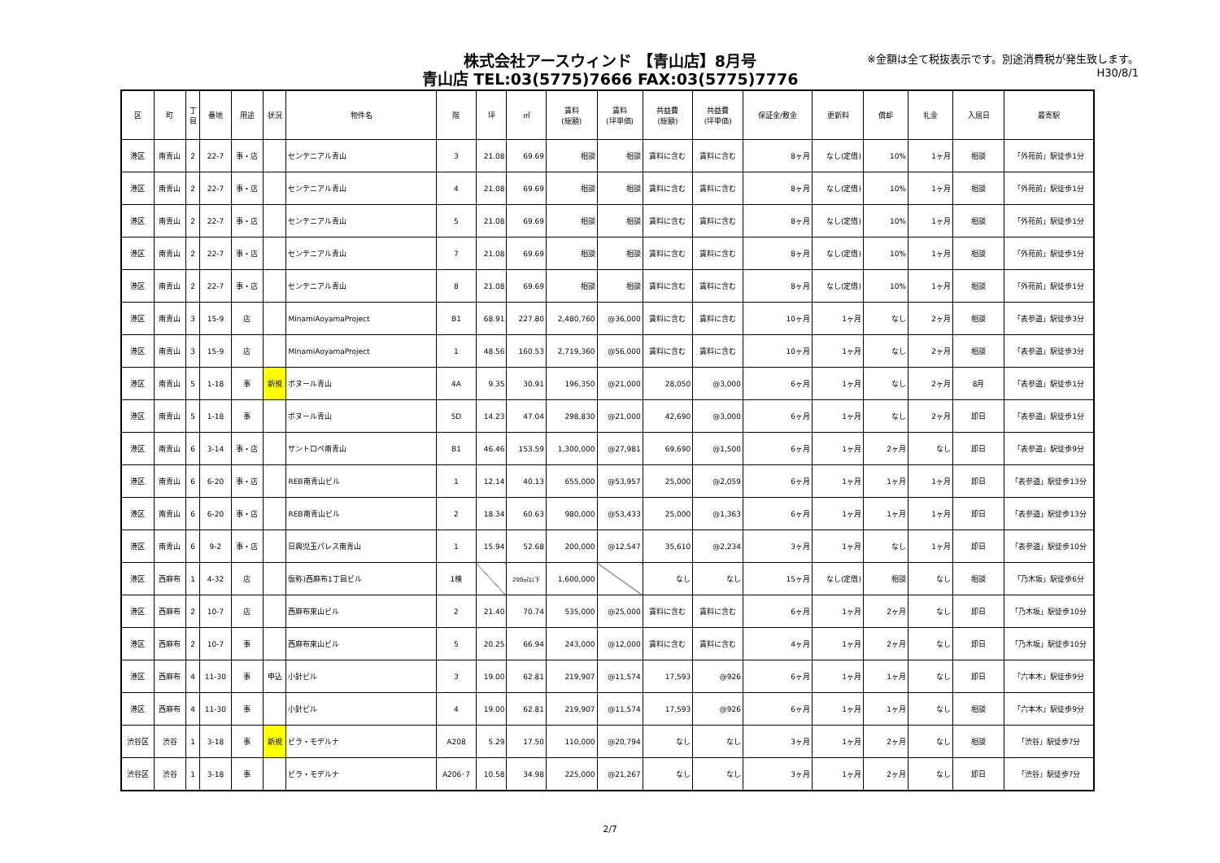株式会社アースウィンド 【青山店】8月号
青山店 TEL:03(5775)7666 FAX:03(5775)7776
※金額は全て税抜表示です。別途消費税が発生致します。
H30/8/1
| 区 | 町 | 丁 目 | 番地 | 用途 | 状況 | 物件名 | 階 | 坪 | ㎡ | 賃料 (総額) | 賃料 (坪単価) | 共益費 (総額) | 共益費 (坪単価) | 保証金/敷金 | 更新料 | 償却 | 礼金 | 入居日 | 最寄駅 |
| --- | --- | --- | --- | --- | --- | --- | --- | --- | --- | --- | --- | --- | --- | --- | --- | --- | --- | --- | --- |
| 港区 | 南青山 | 2 | 22-7 | 事・店 | | センテニアル青山 | 3 | 21.08 | 69.69 | 相談 | 相談 | 賃料に含む | 賃料に含む | 8ヶ月 | なし(定借) | 10% | 1ヶ月 | 相談 | 「外苑前」駅徒歩1分 |
| 港区 | 南青山 | 2 | 22-7 | 事・店 | | センテニアル青山 | 4 | 21.08 | 69.69 | 相談 | 相談 | 賃料に含む | 賃料に含む | 8ヶ月 | なし(定借) | 10% | 1ヶ月 | 相談 | 「外苑前」駅徒歩1分 |
| 港区 | 南青山 | 2 | 22-7 | 事・店 | | センテニアル青山 | 5 | 21.08 | 69.69 | 相談 | 相談 | 賃料に含む | 賃料に含む | 8ヶ月 | なし(定借) | 10% | 1ヶ月 | 相談 | 「外苑前」駅徒歩1分 |
| 港区 | 南青山 | 2 | 22-7 | 事・店 | | センテニアル青山 | 7 | 21.08 | 69.69 | 相談 | 相談 | 賃料に含む | 賃料に含む | 8ヶ月 | なし(定借) | 10% | 1ヶ月 | 相談 | 「外苑前」駅徒歩1分 |
| 港区 | 南青山 | 2 | 22-7 | 事・店 | | センテニアル青山 | 8 | 21.08 | 69.69 | 相談 | 相談 | 賃料に含む | 賃料に含む | 8ヶ月 | なし(定借) | 10% | 1ヶ月 | 相談 | 「外苑前」駅徒歩1分 |
| 港区 | 南青山 | 3 | 15-9 | 店 | | MinamiAoyamaProject | B1 | 68.91 | 227.80 | 2,480,760 | @36,000 | 賃料に含む | 賃料に含む | 10ヶ月 | 1ヶ月 | なし | 2ヶ月 | 相談 | 「表参道」駅徒歩3分 |
| 港区 | 南青山 | 3 | 15-9 | 店 | | MinamiAoyamaProject | 1 | 48.56 | 160.53 | 2,719,360 | @56,000 | 賃料に含む | 賃料に含む | 10ヶ月 | 1ヶ月 | なし | 2ヶ月 | 相談 | 「表参道」駅徒歩3分 |
| 港区 | 南青山 | 5 | 1-18 | 事 | 新規 | ボヌール青山 | 4A | 9.35 | 30.91 | 196,350 | @21,000 | 28,050 | @3,000 | 6ヶ月 | 1ヶ月 | なし | 2ヶ月 | 8月 | 「表参道」駅徒歩1分 |
| 港区 | 南青山 | 5 | 1-18 | 事 | | ボヌール青山 | 5D | 14.23 | 47.04 | 298,830 | @21,000 | 42,690 | @3,000 | 6ヶ月 | 1ヶ月 | なし | 2ヶ月 | 即日 | 「表参道」駅徒歩1分 |
| 港区 | 南青山 | 6 | 3-14 | 事・店 | | サントロペ南青山 | B1 | 46.46 | 153.59 | 1,300,000 | @27,981 | 69,690 | @1,500 | 6ヶ月 | 1ヶ月 | 2ヶ月 | なし | 即日 | 「表参道」駅徒歩9分 |
| 港区 | 南青山 | 6 | 6-20 | 事・店 | | REB南青山ビル | 1 | 12.14 | 40.13 | 655,000 | @53,957 | 25,000 | @2,059 | 6ヶ月 | 1ヶ月 | 1ヶ月 | 1ヶ月 | 即日 | 「表参道」駅徒歩13分 |
| 港区 | 南青山 | 6 | 6-20 | 事・店 | | REB南青山ビル | 2 | 18.34 | 60.63 | 980,000 | @53,433 | 25,000 | @1,363 | 6ヶ月 | 1ヶ月 | 1ヶ月 | 1ヶ月 | 即日 | 「表参道」駅徒歩13分 |
| 港区 | 南青山 | 6 | 9-2 | 事・店 | | 日興児玉パレス南青山 | 1 | 15.94 | 52.68 | 200,000 | @12,547 | 35,610 | @2,234 | 3ヶ月 | 1ヶ月 | なし | 1ヶ月 | 即日 | 「表参道」駅徒歩10分 |
| 港区 | 西麻布 | 1 | 4-32 | 店 | | 仮称)西麻布1丁目ビル | 1棟 | | 200㎡以下 | 1,600,000 | | なし | なし | 15ヶ月 | なし(定借) | 相談 | なし | 相談 | 「乃木坂」駅徒歩6分 |
| 港区 | 西麻布 | 2 | 10-7 | 店 | | 西麻布來山ビル | 2 | 21.40 | 70.74 | 535,000 | @25,000 | 賃料に含む | 賃料に含む | 6ヶ月 | 1ヶ月 | 2ヶ月 | なし | 即日 | 「乃木坂」駅徒歩10分 |
| 港区 | 西麻布 | 2 | 10-7 | 事 | | 西麻布來山ビル | 5 | 20.25 | 66.94 | 243,000 | @12,000 | 賃料に含む | 賃料に含む | 4ヶ月 | 1ヶ月 | 2ヶ月 | なし | 即日 | 「乃木坂」駅徒歩10分 |
| 港区 | 西麻布 | 4 | 11-30 | 事 | 申込 | 小針ビル | 3 | 19.00 | 62.81 | 219,907 | @11,574 | 17,593 | @926 | 6ヶ月 | 1ヶ月 | 1ヶ月 | なし | 即日 | 「六本木」駅徒歩9分 |
| 港区 | 西麻布 | 4 | 11-30 | 事 | | 小針ビル | 4 | 19.00 | 62.81 | 219,907 | @11,574 | 17,593 | @926 | 6ヶ月 | 1ヶ月 | 1ヶ月 | なし | 相談 | 「六本木」駅徒歩9分 |
| 渋谷区 | 渋谷 | 1 | 3-18 | 事 | 新規 | ビラ・モデルナ | A208 | 5.29 | 17.50 | 110,000 | @20,794 | なし | なし | 3ヶ月 | 1ヶ月 | 2ヶ月 | なし | 相談 | 「渋谷」駅徒歩7分 |
| 渋谷区 | 渋谷 | 1 | 3-18 | 事 | | ビラ・モデルナ | A206･7 | 10.58 | 34.98 | 225,000 | @21,267 | なし | なし | 3ヶ月 | 1ヶ月 | 2ヶ月 | なし | 即日 | 「渋谷」駅徒歩7分 |
2/7